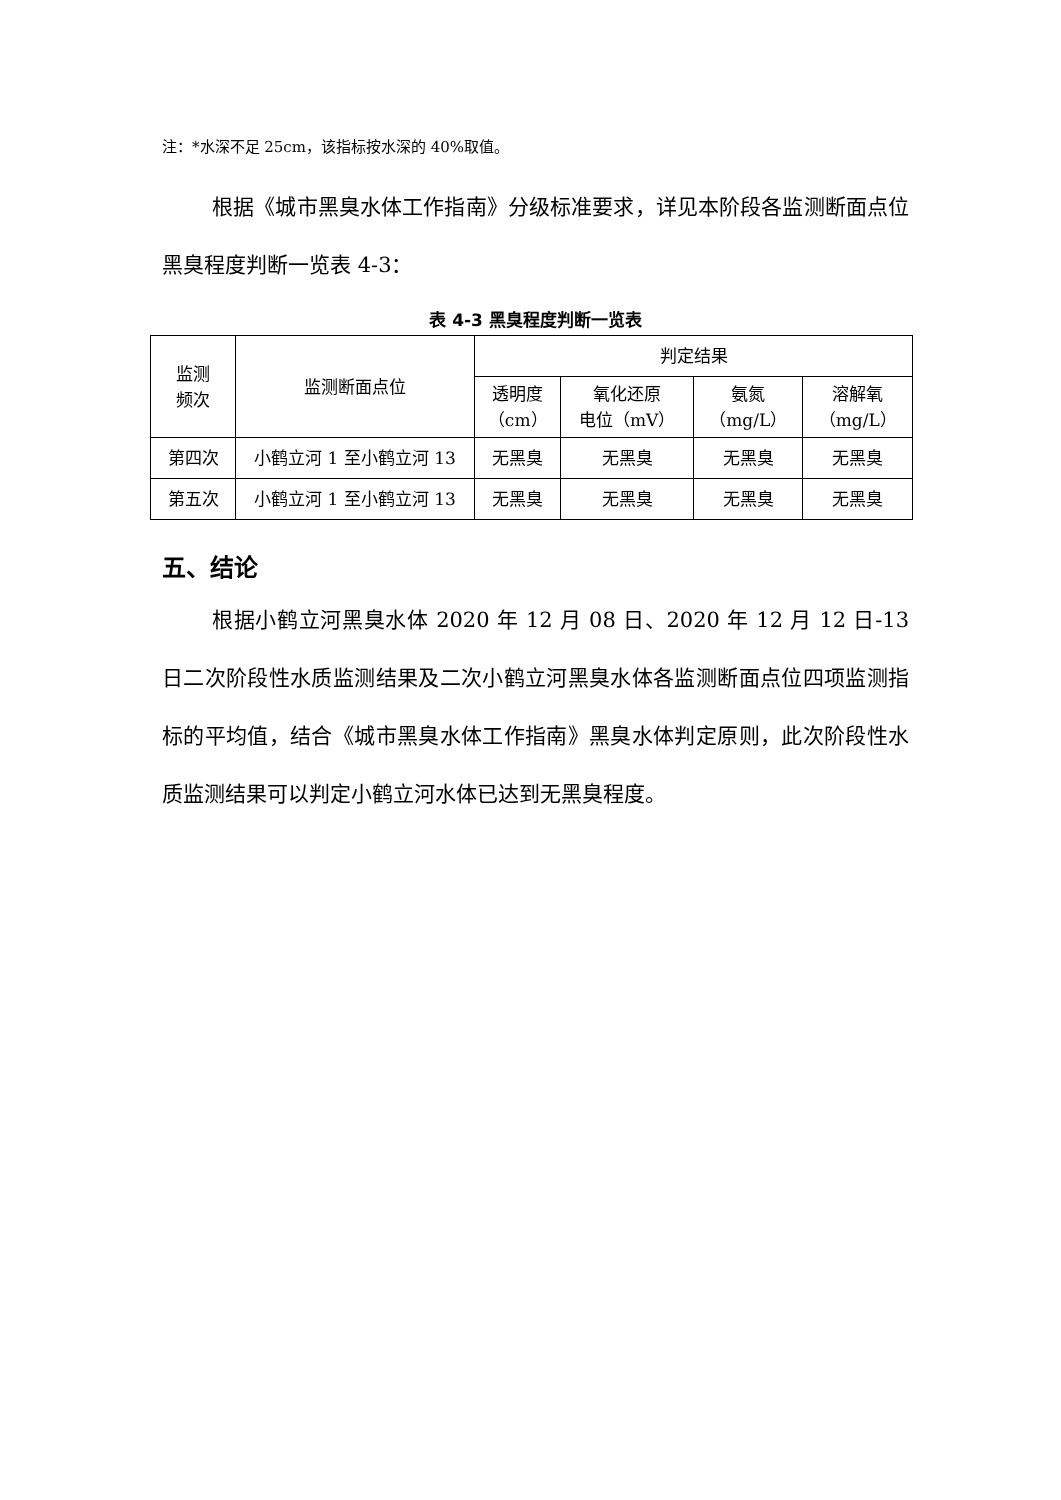注：*水深不足 25cm，该指标按水深的 40%取值。
根据《城市黑臭水体工作指南》分级标准要求，详见本阶段各监测断面点位黑臭程度判断一览表 4-3：
表 4-3 黑臭程度判断一览表
| 监测 频次 | 监测断面点位 | 判定结果 | | | |
| --- | --- | --- | --- | --- | --- |
| | | 透明度 （cm） | 氧化还原 电位（mV） | 氨氮 （mg/L） | 溶解氧 （mg/L） |
| 第四次 | 小鹤立河 1 至小鹤立河 13 | 无黑臭 | 无黑臭 | 无黑臭 | 无黑臭 |
| 第五次 | 小鹤立河 1 至小鹤立河 13 | 无黑臭 | 无黑臭 | 无黑臭 | 无黑臭 |
五、结论
根据小鹤立河黑臭水体 2020 年 12 月 08 日、2020 年 12 月 12 日-13 日二次阶段性水质监测结果及二次小鹤立河黑臭水体各监测断面点位四项监测指标的平均值，结合《城市黑臭水体工作指南》黑臭水体判定原则，此次阶段性水质监测结果可以判定小鹤立河水体已达到无黑臭程度。